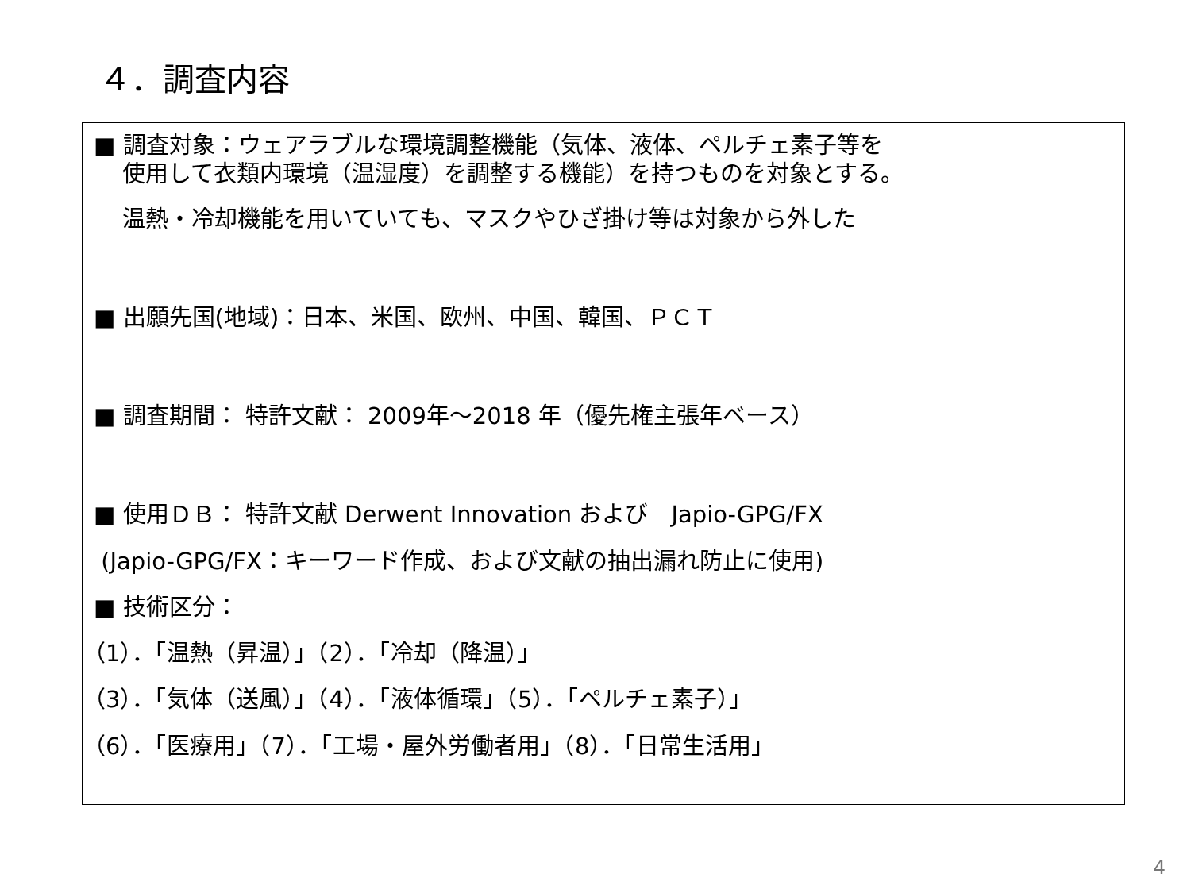４．調査内容
■ 調査対象：ウェアラブルな環境調整機能（気体、液体、ペルチェ素子等を
使用して衣類内環境（温湿度）を調整する機能）を持つものを対象とする。
温熱・冷却機能を用いていても、マスクやひざ掛け等は対象から外した
■ 出願先国(地域)：日本、米国、欧州、中国、韓国、ＰＣＴ
■ 調査期間： 特許文献： 2009年～2018 年（優先権主張年ベース）
■ 使用ＤＢ： 特許文献 Derwent Innovation および　Japio-GPG/FX
(Japio-GPG/FX：キーワード作成、および文献の抽出漏れ防止に使用)
■ 技術区分：
（1）．「温熱（昇温）」（2）．「冷却（降温）」
（3）．「気体（送風）」（4）．「液体循環」（5）．「ペルチェ素子）」
（6）．「医療用」（7）．「工場・屋外労働者用」（8）．「日常生活用」
4